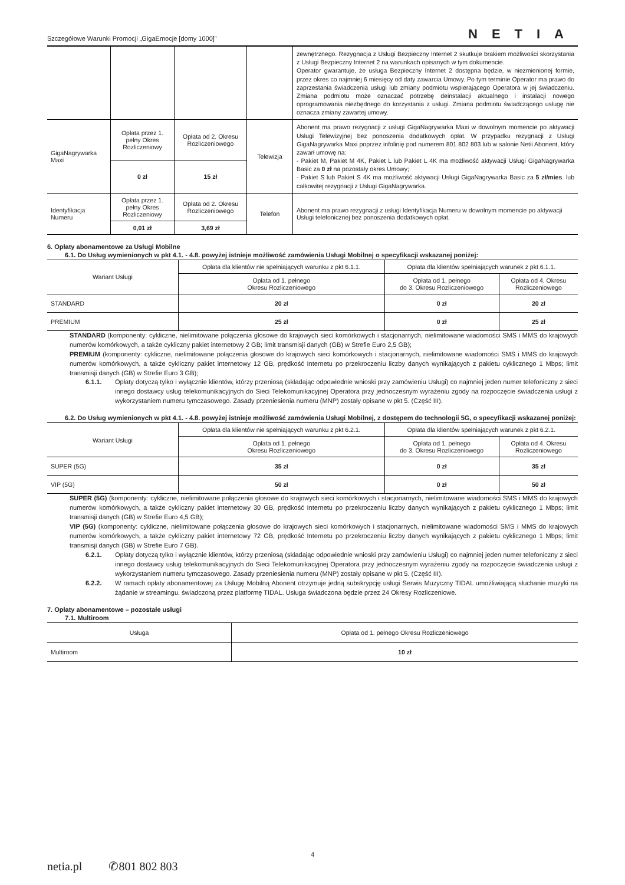Szczegółowe Warunki Promocji „GigaEmocje [domy 1000]” NETIA
| | | | | zewnętrznego. Rezygnacja z Usługi Bezpieczny Internet 2 skutkuje brakiem możliwości skorzystania z Usługi Bezpieczny Internet 2 na warunkach opisanych w tym dokumencie. Operator gwarantuje, że usługa Bezpieczny Internet 2 dostępna będzie, w niezmienionej formie, przez okres co najmniej 6 miesięcy od daty zawarcia Umowy. Po tym terminie Operator ma prawo do zaprzestania świadczenia usługi lub zmiany podmiotu wspierającego Operatora w jej świadczeniu. Zmiana podmiotu może oznaczać potrzebę deinstalacji aktualnego i instalacji nowego oprogramowania niezbędnego do korzystania z usługi. Zmiana podmiotu świadczącego usługę nie oznacza zmiany zawartej umowy. |
| GigaNagrywarka Maxi | Opłata przez 1. pełny Okres Rozliczeniowy | Opłata od 2. Okresu Rozliczeniowego | Telewizja | Abonent ma prawo rezygnacji z usługi GigaNagrywarka Maxi w dowolnym momencie po aktywacji Usługi Telewizyjnej bez ponoszenia dodatkowych opłat. W przypadku rezygnacji z Usługi GigaNagrywarka Maxi poprzez infolinię pod numerem 801 802 803 lub w salonie Netii Abonent, który zawarł umowę na: - Pakiet M, Pakiet M 4K, Pakiet L lub Pakiet L 4K ma możliwość aktywacji Usługi GigaNagrywarka Basic za 0 zł na pozostały okres Umowy; - Pakiet S lub Pakiet S 4K ma możliwość aktywacji Usługi GigaNagrywarka Basic za 5 zł/mies . lub całkowitej rezygnacji z Usługi GigaNagrywarka. |
| | 0 zł | 15 zł | | |
| Identyfikacja Numeru | Opłata przez 1. pełny Okres Rozliczeniowy | Opłata od 2. Okresu Rozliczeniowego | Telefon | Abonent ma prawo rezygnacji z usługi Identyfikacja Numeru w dowolnym momencie po aktywacji Usługi telefonicznej bez ponoszenia dodatkowych opłat. |
| | 0,01 zł | 3,69 zł | | |
6. Opłaty abonamentowe za Usługi Mobilne
6.1. Do Usług wymienionych w pkt 4.1. - 4.8. powyżej istnieje możliwość zamówienia Usługi Mobilnej o specyfikacji wskazanej poniżej:
| Wariant Usługi | Opłata dla klientów nie spełniających warunku z pkt 6.1.1. | Opłata dla klientów spełniających warunek z pkt 6.1.1. | |
| --- | --- | --- | --- |
| | Opłata od 1. pełnego Okresu Rozliczeniowego | Opłata od 1. pełnego do 3. Okresu Rozliczeniowego | Opłata od 4. Okresu Rozliczeniowego |
| STANDARD | 20 zł | 0 zł | 20 zł |
| PREMIUM | 25 zł | 0 zł | 25 zł |
STANDARD (komponenty: cykliczne, nielimitowane połączenia głosowe do krajowych sieci komórkowych i stacjonarnych, nielimitowane wiadomości SMS i MMS do krajowych numerów komórkowych, a także cykliczny pakiet internetowy 2 GB; limit transmisji danych (GB) w Strefie Euro 2,5 GB);
PREMIUM (komponenty: cykliczne, nielimitowane połączenia głosowe do krajowych sieci komórkowych i stacjonarnych, nielimitowane wiadomości SMS i MMS do krajowych numerów komórkowych, a także cykliczny pakiet internetowy 12 GB, prędkość Internetu po przekroczeniu liczby danych wynikających z pakietu cyklicznego 1 Mbps; limit transmisji danych (GB) w Strefie Euro 3 GB);
6.1.1. Opłaty dotyczą tylko i wyłącznie klientów, którzy przeniosą (składając odpowiednie wnioski przy zamówieniu Usługi) co najmniej jeden numer telefoniczny z sieci innego dostawcy usług telekomunikacyjnych do Sieci Telekomunikacyjnej Operatora przy jednoczesnym wyrażeniu zgody na rozpoczęcie świadczenia usługi z wykorzystaniem numeru tymczasowego. Zasady przeniesienia numeru (MNP) zostały opisane w pkt 5. (Część III).
6.2. Do Usług wymienionych w pkt 4.1. - 4.8. powyżej istnieje możliwość zamówienia Usługi Mobilnej, z dostępem do technologii 5G, o specyfikacji wskazanej poniżej:
| Wariant Usługi | Opłata dla klientów nie spełniających warunku z pkt 6.2.1. | Opłata dla klientów spełniających warunek z pkt 6.2.1. | |
| --- | --- | --- | --- |
| | Opłata od 1. pełnego Okresu Rozliczeniowego | Opłata od 1. pełnego do 3. Okresu Rozliczeniowego | Opłata od 4. Okresu Rozliczeniowego |
| SUPER (5G) | 35 zł | 0 zł | 35 zł |
| VIP (5G) | 50 zł | 0 zł | 50 zł |
SUPER (5G) (komponenty: cykliczne, nielimitowane połączenia głosowe do krajowych sieci komórkowych i stacjonarnych, nielimitowane wiadomości SMS i MMS do krajowych numerów komórkowych, a także cykliczny pakiet internetowy 30 GB, prędkość Internetu po przekroczeniu liczby danych wynikających z pakietu cyklicznego 1 Mbps; limit transmisji danych (GB) w Strefie Euro 4,5 GB);
VIP (5G) (komponenty: cykliczne, nielimitowane połączenia głosowe do krajowych sieci komórkowych i stacjonarnych, nielimitowane wiadomości SMS i MMS do krajowych numerów komórkowych, a także cykliczny pakiet internetowy 72 GB, prędkość Internetu po przekroczeniu liczby danych wynikających z pakietu cyklicznego 1 Mbps; limit transmisji danych (GB) w Strefie Euro 7 GB).
6.2.1. Opłaty dotyczą tylko i wyłącznie klientów, którzy przeniosą (składając odpowiednie wnioski przy zamówieniu Usługi) co najmniej jeden numer telefoniczny z sieci innego dostawcy usług telekomunikacyjnych do Sieci Telekomunikacyjnej Operatora przy jednoczesnym wyrażeniu zgody na rozpoczęcie świadczenia usługi z wykorzystaniem numeru tymczasowego. Zasady przeniesienia numeru (MNP) zostały opisane w pkt 5. (Część III).
6.2.2. W ramach opłaty abonamentowej za Usługę Mobilną Abonent otrzymuje jedną subskrypcję usługi Serwis Muzyczny TIDAL umożliwiającą słuchanie muzyki na żądanie w streamingu, świadczoną przez platformę TIDAL. Usługa świadczona będzie przez 24 Okresy Rozliczeniowe.
7. Opłaty abonamentowe – pozostałe usługi
7.1. Multiroom
| Usługa | Opłata od 1. pełnego Okresu Rozliczeniowego |
| --- | --- |
| Multiroom | 10 zł |
4
netia.pl ✆801 802 803